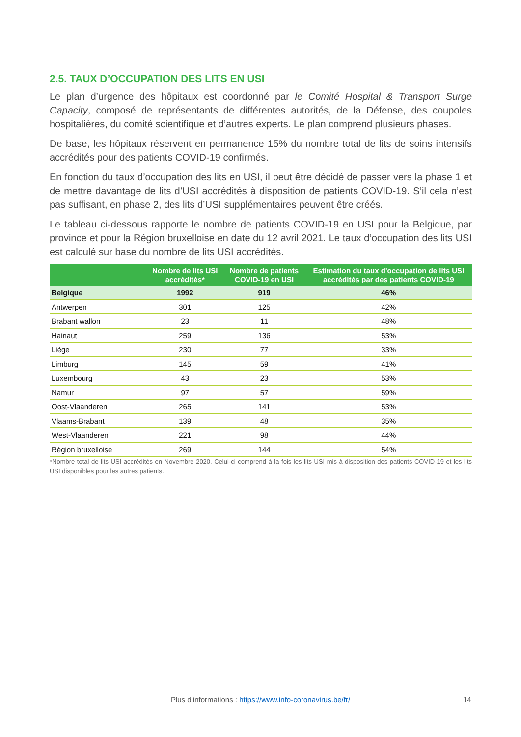2.5. TAUX D’OCCUPATION DES LITS EN USI
Le plan d’urgence des hôpitaux est coordonné par le Comité Hospital & Transport Surge Capacity, composé de représentants de différentes autorités, de la Défense, des coupoles hospitalières, du comité scientifique et d’autres experts. Le plan comprend plusieurs phases.
De base, les hôpitaux réservent en permanence 15% du nombre total de lits de soins intensifs accrédités pour des patients COVID-19 confirmés.
En fonction du taux d’occupation des lits en USI, il peut être décidé de passer vers la phase 1 et de mettre davantage de lits d’USI accrédités à disposition de patients COVID-19. S’il cela n’est pas suffisant, en phase 2, des lits d’USI supplémentaires peuvent être créés.
Le tableau ci-dessous rapporte le nombre de patients COVID-19 en USI pour la Belgique, par province et pour la Région bruxelloise en date du 12 avril 2021. Le taux d’occupation des lits USI est calculé sur base du nombre de lits USI accrédités.
| | Nombre de lits USI accrédités* | Nombre de patients COVID-19 en USI | Estimation du taux d'occupation de lits USI accrédités par des patients COVID-19 |
| --- | --- | --- | --- |
| Belgique | 1992 | 919 | 46% |
| Antwerpen | 301 | 125 | 42% |
| Brabant wallon | 23 | 11 | 48% |
| Hainaut | 259 | 136 | 53% |
| Liège | 230 | 77 | 33% |
| Limburg | 145 | 59 | 41% |
| Luxembourg | 43 | 23 | 53% |
| Namur | 97 | 57 | 59% |
| Oost-Vlaanderen | 265 | 141 | 53% |
| Vlaams-Brabant | 139 | 48 | 35% |
| West-Vlaanderen | 221 | 98 | 44% |
| Région bruxelloise | 269 | 144 | 54% |
*Nombre total de lits USI accrédités en Novembre 2020. Celui-ci comprend à la fois les lits USI mis à disposition des patients COVID-19 et les lits USI disponibles pour les autres patients.
Plus d’informations : https://www.info-coronavirus.be/fr/ 14